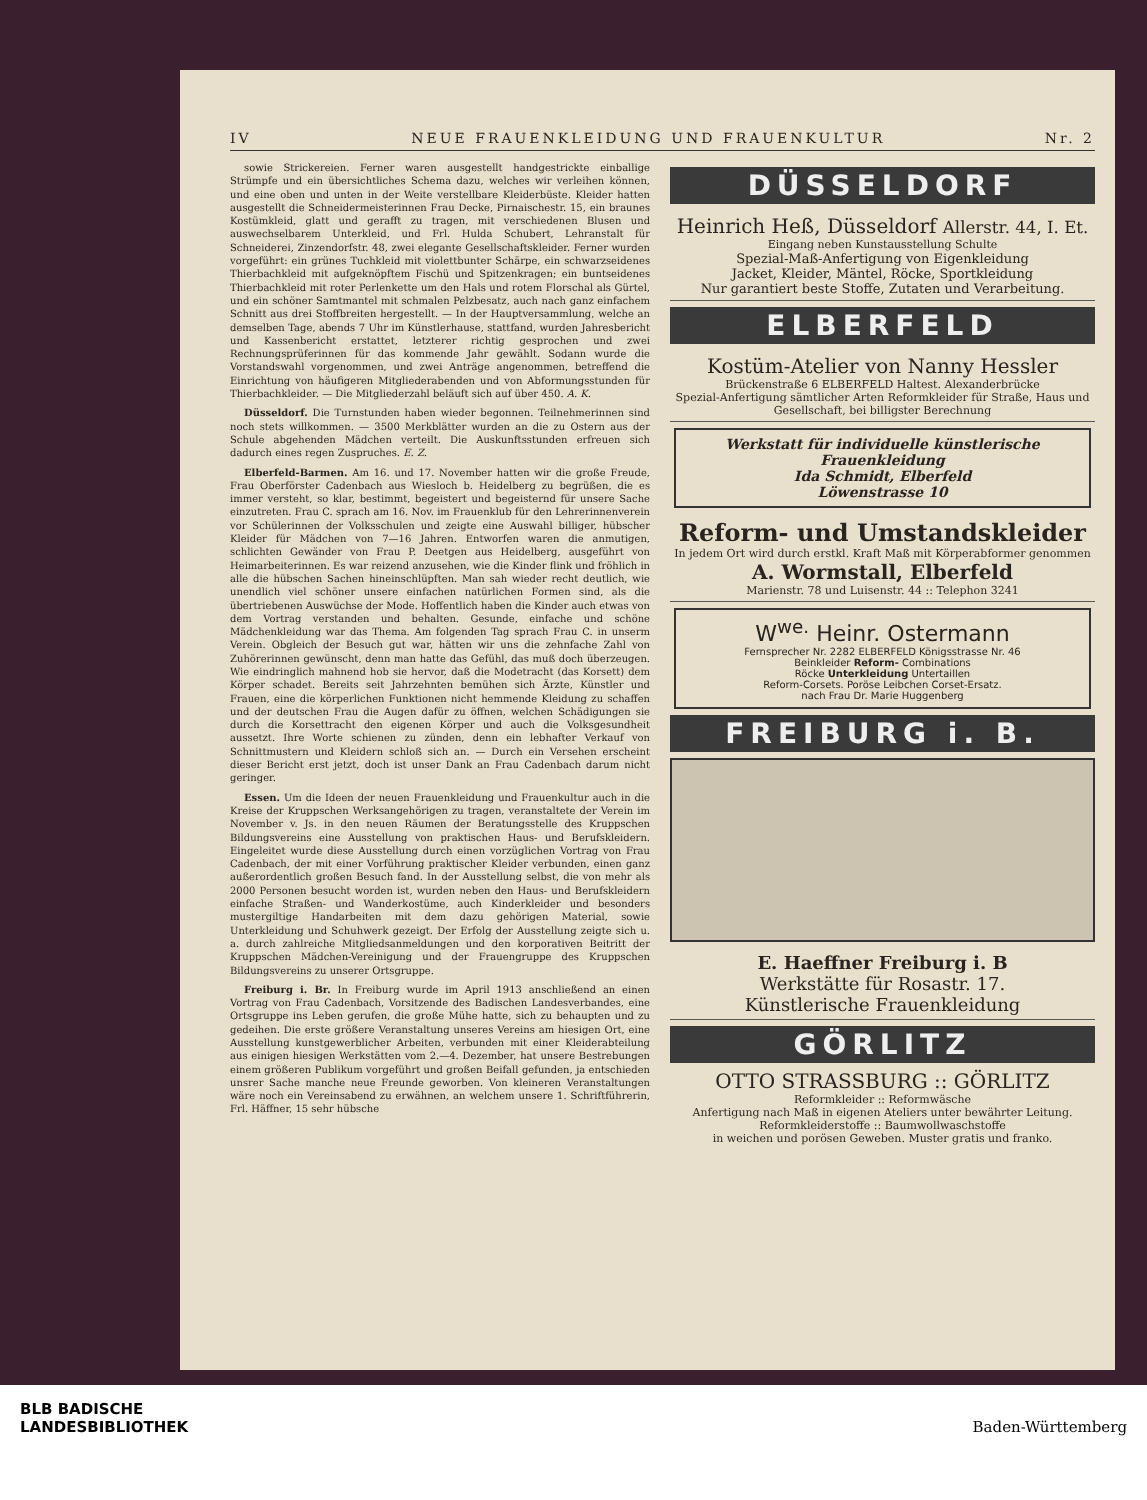IV NEUE FRAUENKLEIDUNG UND FRAUENKULTUR Nr. 2
sowie Strickereien. Ferner waren ausgestellt handgestrickte einballige Strümpfe und ein übersichtliches Schema dazu, welches wir verleihen können, und eine oben und unten in der Weite verstellbare Kleiderbüste. Kleider hatten ausgestellt die Schneidermeisterinnen Frau Decke, Pirnaischestr. 15, ein braunes Kostümkleid, glatt und gerafft zu tragen, mit verschiedenen Blusen und auswechselbarem Unterkleid, und Frl. Hulda Schubert, Lehranstalt für Schneiderei, Zinzendorfstr. 48, zwei elegante Gesellschaftskleider. Ferner wurden vorgeführt: ein grünes Tuchkleid mit violettbunter Schärpe, ein schwarzseidenes Thierbachkleid mit aufgeknöpftem Fischü und Spitzenkragen; ein buntseidenes Thierbachkleid mit roter Perlenkette um den Hals und rotem Florschal als Gürtel, und ein schöner Samtmantel mit schmalen Pelzbesatz, auch nach ganz einfachem Schnitt aus drei Stoffbreiten hergestellt. — In der Hauptversammlung, welche an demselben Tage, abends 7 Uhr im Künstlerhause, stattfand, wurden Jahresbericht und Kassenbericht erstattet, letzterer richtig gesprochen und zwei Rechnungsprüferinnen für das kommende Jahr gewählt. Sodann wurde die Vorstandswahl vorgenommen, und zwei Anträge angenommen, betreffend die Einrichtung von häufigeren Mitgliederabenden und von Abformungsstunden für Thierbachkleider. — Die Mitgliederzahl beläuft sich auf über 450. A. K.
Düsseldorf. Die Turnstunden haben wieder begonnen. Teilnehmerinnen sind noch stets willkommen. — 3500 Merkblätter wurden an die zu Ostern aus der Schule abgehenden Mädchen verteilt. Die Auskunftsstunden erfreuen sich dadurch eines regen Zuspruches. E. Z.
Elberfeld-Barmen. Am 16. und 17. November hatten wir die große Freude, Frau Oberförster Cadenbach aus Wiesloch b. Heidelberg zu begrüßen, die es immer versteht, so klar, bestimmt, begeistert und begeisternd für unsere Sache einzutreten. Frau C. sprach am 16. Nov. im Frauenklub für den Lehrerinnenverein vor Schülerinnen der Volksschulen und zeigte eine Auswahl billiger, hübscher Kleider für Mädchen von 7—16 Jahren. Entworfen waren die anmutigen, schlichten Gewänder von Frau P. Deetgen aus Heidelberg, ausgeführt von Heimarbeiterinnen. Es war reizend anzusehen, wie die Kinder flink und fröhlich in alle die hübschen Sachen hineinschlüpften. Man sah wieder recht deutlich, wie unendlich viel schöner unsere einfachen natürlichen Formen sind, als die übertriebenen Auswüchse der Mode. Hoffentlich haben die Kinder auch etwas von dem Vortrag verstanden und behalten. Gesunde, einfache und schöne Mädchenkleidung war das Thema. Am folgenden Tag sprach Frau C. in unserm Verein. Obgleich der Besuch gut war, hätten wir uns die zehnfache Zahl von Zuhörerinnen gewünscht, denn man hatte das Gefühl, das muß doch überzeugen. Wie eindringlich mahnend hob sie hervor, daß die Modetracht (das Korsett) dem Körper schadet. Bereits seit Jahrzehnten bemühen sich Ärzte, Künstler und Frauen, eine die körperlichen Funktionen nicht hemmende Kleidung zu schaffen und der deutschen Frau die Augen dafür zu öffnen, welchen Schädigungen sie durch die Korsettracht den eigenen Körper und auch die Volksgesundheit aussetzt. Ihre Worte schienen zu zünden, denn ein lebhafter Verkauf von Schnittmustern und Kleidern schloß sich an. — Durch ein Versehen erscheint dieser Bericht erst jetzt, doch ist unser Dank an Frau Cadenbach darum nicht geringer.
Essen. Um die Ideen der neuen Frauenkleidung und Frauenkultur auch in die Kreise der Kruppschen Werksangehörigen zu tragen, veranstaltete der Verein im November v. Js. in den neuen Räumen der Beratungsstelle des Kruppschen Bildungsvereins eine Ausstellung von praktischen Haus- und Berufskleidern. Eingeleitet wurde diese Ausstellung durch einen vorzüglichen Vortrag von Frau Cadenbach, der mit einer Vorführung praktischer Kleider verbunden, einen ganz außerordentlich großen Besuch fand. In der Ausstellung selbst, die von mehr als 2000 Personen besucht worden ist, wurden neben den Haus- und Berufskleidern einfache Straßen- und Wanderkostüme, auch Kinderkleider und besonders mustergiltige Handarbeiten mit dem dazu gehörigen Material, sowie Unterkleidung und Schuhwerk gezeigt. Der Erfolg der Ausstellung zeigte sich u. a. durch zahlreiche Mitgliedsanmeldungen und den korporativen Beitritt der Kruppschen Mädchen-Vereinigung und der Frauengruppe des Kruppschen Bildungsvereins zu unserer Ortsgruppe.
Freiburg i. Br. In Freiburg wurde im April 1913 anschließend an einen Vortrag von Frau Cadenbach, Vorsitzende des Badischen Landesverbandes, eine Ortsgruppe ins Leben gerufen, die große Mühe hatte, sich zu behaupten und zu gedeihen. Die erste größere Veranstaltung unseres Vereins am hiesigen Ort, eine Ausstellung kunstgewerblicher Arbeiten, verbunden mit einer Kleiderabteilung aus einigen hiesigen Werkstätten vom 2.—4. Dezember, hat unsere Bestrebungen einem größeren Publikum vorgeführt und großen Beifall gefunden, ja entschieden unsrer Sache manche neue Freunde geworben. Von kleineren Veranstaltungen wäre noch ein Vereinsabend zu erwähnen, an welchem unsere 1. Schriftführerin, Frl. Häffner, 15 sehr hübsche
DÜSSELDORF
Heinrich Heß, Düsseldorf Allerstr. 44, I. Et.
Eingang neben Kunstausstellung Schulte
Spezial-Maß-Anfertigung von Eigenkleidung
Jacket, Kleider, Mäntel, Röcke, Sportkleidung
Nur garantiert beste Stoffe, Zutaten und Verarbeitung.
ELBERFELD
Kostüm-Atelier von Nanny Hessler
Brückenstraße 6 ELBERFELD Haltest. Alexanderbrücke
Spezial-Anfertigung sämtlicher Arten Reformkleider für Straße, Haus und Gesellschaft, bei billigster Berechnung
Werkstatt für individuelle künstlerische Frauenkleidung
Ida Schmidt, Elberfeld
Löwenstrasse 10
Reform- und Umstandskleider
In jedem Ort wird durch erstkl. Kraft Maß mit Körperabformer genommen
A. Wormstall, Elberfeld
Marienstr. 78 und Luisenstr. 44 :: Telephon 3241
W<sup>we.</sup> Heinr. Ostermann
Fernsprecher Nr. 2282 ELBERFELD Königsstrasse Nr. 46
Beinkleider Reform- Combinations
Röcke Unterkleidung Untertaillen
Reform-Corsets. Poröse Leibchen Corset-Ersatz.
nach Frau Dr. Marie Huggenberg
FREIBURG i. B.
E. Haeffner Freiburg i. B
Werkstätte für Rosastr. 17.
Künstlerische Frauenkleidung
GÖRLITZ
OTTO STRASSBURG :: GÖRLITZ
Reformkleider :: Reformwäsche
Anfertigung nach Maß in eigenen Ateliers unter bewährter Leitung.
Reformkleiderstoffe :: Baumwollwaschstoffe
in weichen und porösen Geweben. Muster gratis und franko.
BLB BADISCHE
LANDESBIBLIOTHEK Baden-Württemberg